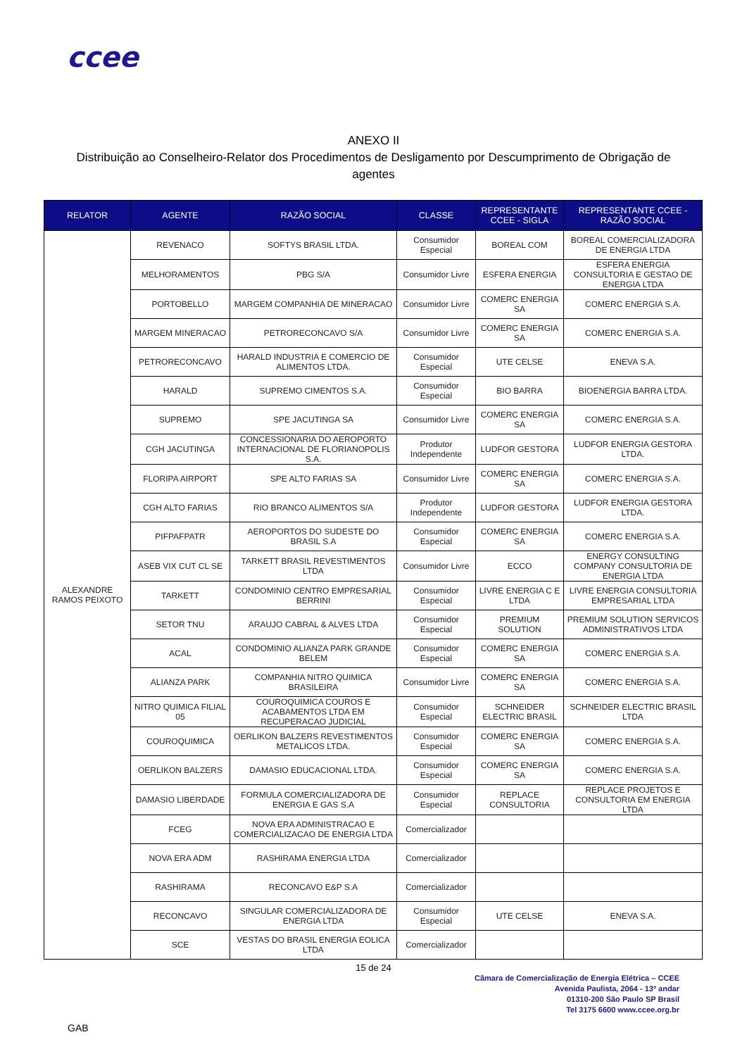ccee
ANEXO II
Distribuição ao Conselheiro-Relator dos Procedimentos de Desligamento por Descumprimento de Obrigação de agentes
| RELATOR | AGENTE | RAZÃO SOCIAL | CLASSE | REPRESENTANTE CCEE - SIGLA | REPRESENTANTE CCEE - RAZÃO SOCIAL |
| --- | --- | --- | --- | --- | --- |
| ALEXANDRE RAMOS PEIXOTO | REVENACO | SOFTYS BRASIL LTDA. | Consumidor Especial | BOREAL COM | BOREAL COMERCIALIZADORA DE ENERGIA LTDA |
| | MELHORAMENTOS | PBG S/A | Consumidor Livre | ESFERA ENERGIA | ESFERA ENERGIA CONSULTORIA E GESTAO DE ENERGIA LTDA |
| | PORTOBELLO | MARGEM COMPANHIA DE MINERACAO | Consumidor Livre | COMERC ENERGIA SA | COMERC ENERGIA S.A. |
| | MARGEM MINERACAO | PETRORECONCAVO S/A | Consumidor Livre | COMERC ENERGIA SA | COMERC ENERGIA S.A. |
| | PETRORECONCAVO | HARALD INDUSTRIA E COMERCIO DE ALIMENTOS LTDA. | Consumidor Especial | UTE CELSE | ENEVA S.A. |
| | HARALD | SUPREMO CIMENTOS S.A. | Consumidor Especial | BIO BARRA | BIOENERGIA BARRA LTDA. |
| | SUPREMO | SPE JACUTINGA SA | Consumidor Livre | COMERC ENERGIA SA | COMERC ENERGIA S.A. |
| | CGH JACUTINGA | CONCESSIONARIA DO AEROPORTO INTERNACIONAL DE FLORIANOPOLIS S.A. | Produtor Independente | LUDFOR GESTORA | LUDFOR ENERGIA GESTORA LTDA. |
| | FLORIPA AIRPORT | SPE ALTO FARIAS SA | Consumidor Livre | COMERC ENERGIA SA | COMERC ENERGIA S.A. |
| | CGH ALTO FARIAS | RIO BRANCO ALIMENTOS S/A | Produtor Independente | LUDFOR GESTORA | LUDFOR ENERGIA GESTORA LTDA. |
| | PIFPAFPATR | AEROPORTOS DO SUDESTE DO BRASIL S.A | Consumidor Especial | COMERC ENERGIA SA | COMERC ENERGIA S.A. |
| | ASEB VIX CUT CL SE | TARKETT BRASIL REVESTIMENTOS LTDA | Consumidor Livre | ECCO | ENERGY CONSULTING COMPANY CONSULTORIA DE ENERGIA LTDA |
| | TARKETT | CONDOMINIO CENTRO EMPRESARIAL BERRINI | Consumidor Especial | LIVRE ENERGIA C E LTDA | LIVRE ENERGIA CONSULTORIA EMPRESARIAL LTDA |
| | SETOR TNU | ARAUJO CABRAL & ALVES LTDA | Consumidor Especial | PREMIUM SOLUTION | PREMIUM SOLUTION SERVICOS ADMINISTRATIVOS LTDA |
| | ACAL | CONDOMINIO ALIANZA PARK GRANDE BELEM | Consumidor Especial | COMERC ENERGIA SA | COMERC ENERGIA S.A. |
| | ALIANZA PARK | COMPANHIA NITRO QUIMICA BRASILEIRA | Consumidor Livre | COMERC ENERGIA SA | COMERC ENERGIA S.A. |
| | NITRO QUIMICA FILIAL 05 | COUROQUIMICA COUROS E ACABAMENTOS LTDA EM RECUPERACAO JUDICIAL | Consumidor Especial | SCHNEIDER ELECTRIC BRASIL | SCHNEIDER ELECTRIC BRASIL LTDA |
| | COUROQUIMICA | OERLIKON BALZERS REVESTIMENTOS METALICOS LTDA. | Consumidor Especial | COMERC ENERGIA SA | COMERC ENERGIA S.A. |
| | OERLIKON BALZERS | DAMASIO EDUCACIONAL LTDA. | Consumidor Especial | COMERC ENERGIA SA | COMERC ENERGIA S.A. |
| | DAMASIO LIBERDADE | FORMULA COMERCIALIZADORA DE ENERGIA E GAS S.A | Consumidor Especial | REPLACE CONSULTORIA | REPLACE PROJETOS E CONSULTORIA EM ENERGIA LTDA |
| | FCEG | NOVA ERA ADMINISTRACAO E COMERCIALIZACAO DE ENERGIA LTDA | Comercializador | | |
| | NOVA ERA ADM | RASHIRAMA ENERGIA LTDA | Comercializador | | |
| | RASHIRAMA | RECONCAVO E&P S.A | Comercializador | | |
| | RECONCAVO | SINGULAR COMERCIALIZADORA DE ENERGIA LTDA | Consumidor Especial | UTE CELSE | ENEVA S.A. |
| | SCE | VESTAS DO BRASIL ENERGIA EOLICA LTDA | Comercializador | | |
15 de 24
Câmara de Comercialização de Energia Elétrica – CCEE
Avenida Paulista, 2064 - 13º andar
01310-200 São Paulo SP Brasil
Tel 3175 6600 www.ccee.org.br
GAB